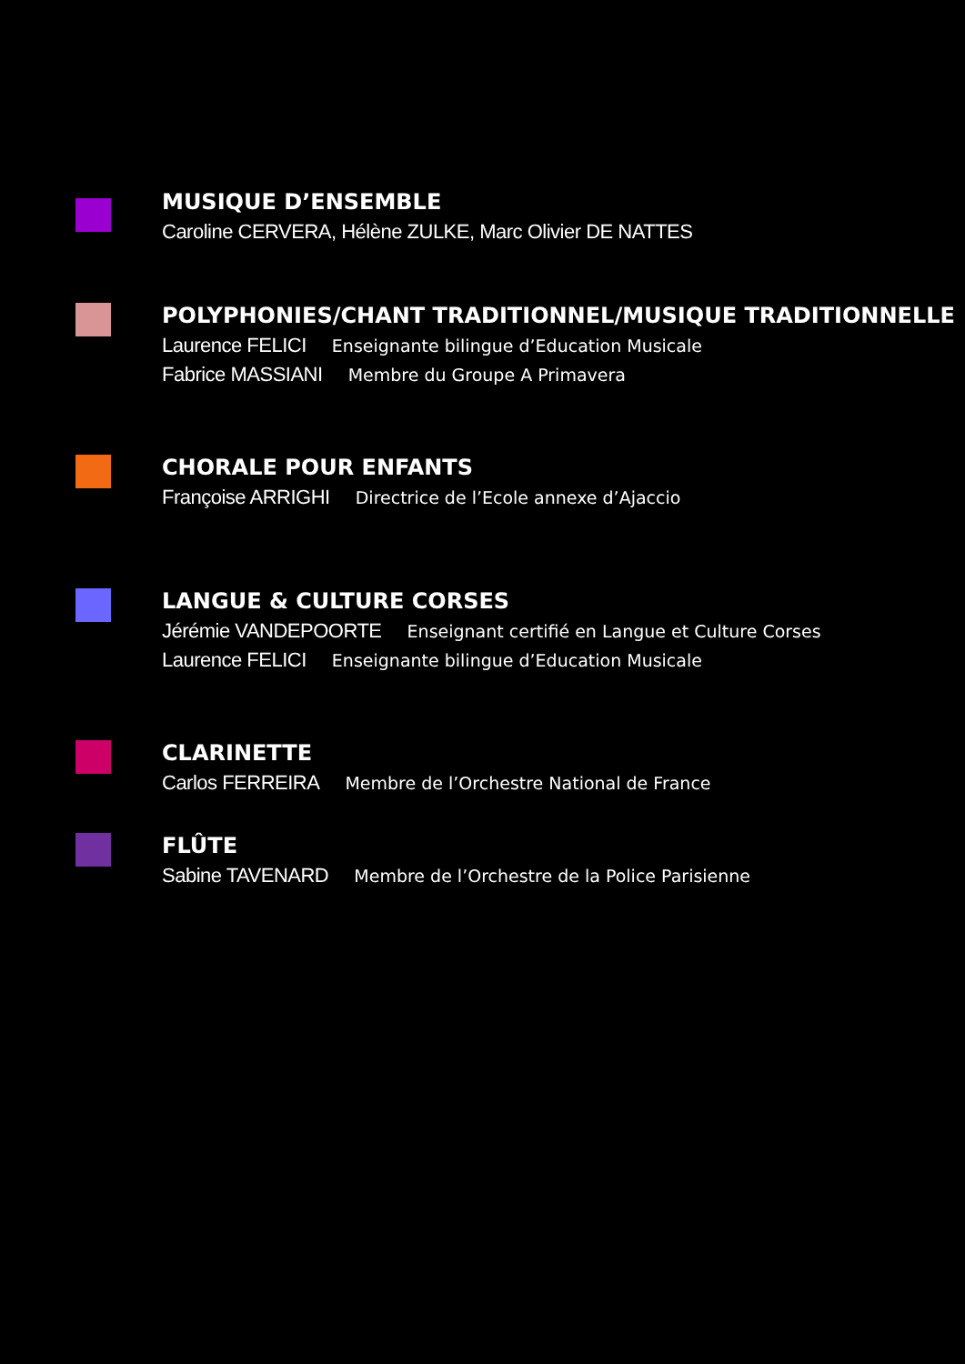MUSIQUE D’ENSEMBLE
Caroline CERVERA, Hélène ZULKE, Marc Olivier DE NATTES
POLYPHONIES/CHANT TRADITIONNEL/MUSIQUE TRADITIONNELLE
Laurence FELICI Enseignante bilingue d’Education Musicale
Fabrice MASSIANI Membre du Groupe A Primavera
CHORALE POUR ENFANTS
Françoise ARRIGHI Directrice de l’Ecole annexe d’Ajaccio
LANGUE & CULTURE CORSES
Jérémie VANDEPOORTE Enseignant certifié en Langue et Culture Corses
Laurence FELICI Enseignante bilingue d’Education Musicale
CLARINETTE
Carlos FERREIRA Membre de l’Orchestre National de France
FLÛTE
Sabine TAVENARD Membre de l’Orchestre de la Police Parisienne